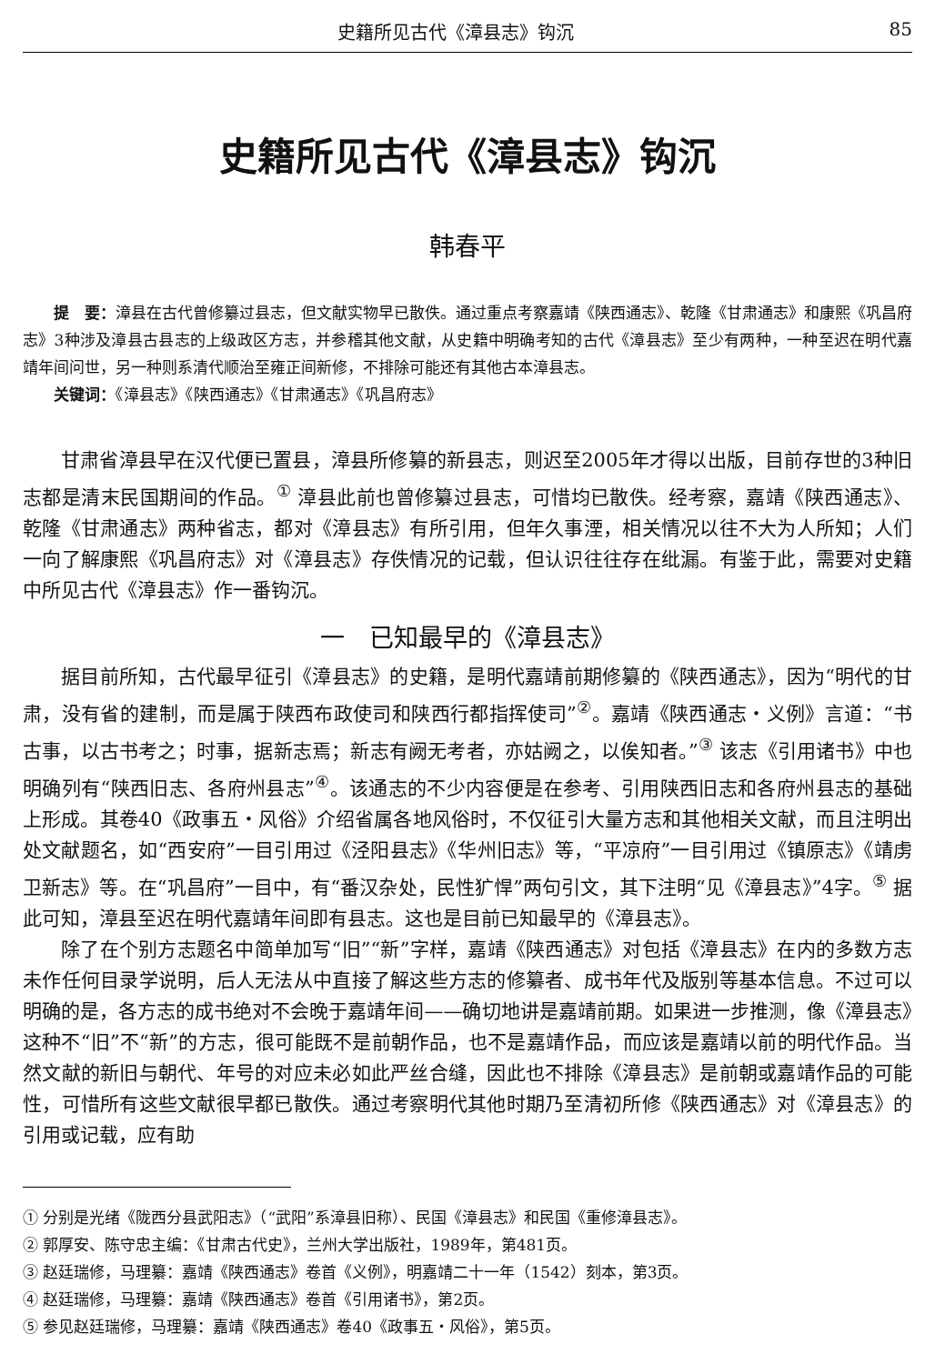史籍所见古代《漳县志》钩沉 85
史籍所见古代《漳县志》钩沉
韩春平
提　要：漳县在古代曾修纂过县志，但文献实物早已散佚。通过重点考察嘉靖《陕西通志》、乾隆《甘肃通志》和康熙《巩昌府志》3种涉及漳县古县志的上级政区方志，并参稽其他文献，从史籍中明确考知的古代《漳县志》至少有两种，一种至迟在明代嘉靖年间问世，另一种则系清代顺治至雍正间新修，不排除可能还有其他古本漳县志。
关键词：《漳县志》《陕西通志》《甘肃通志》《巩昌府志》
甘肃省漳县早在汉代便已置县，漳县所修纂的新县志，则迟至2005年才得以出版，目前存世的3种旧志都是清末民国期间的作品。<sup>①</sup> 漳县此前也曾修纂过县志，可惜均已散佚。经考察，嘉靖《陕西通志》、乾隆《甘肃通志》两种省志，都对《漳县志》有所引用，但年久事湮，相关情况以往不大为人所知；人们一向了解康熙《巩昌府志》对《漳县志》存佚情况的记载，但认识往往存在纰漏。有鉴于此，需要对史籍中所见古代《漳县志》作一番钩沉。
一　已知最早的《漳县志》
据目前所知，古代最早征引《漳县志》的史籍，是明代嘉靖前期修纂的《陕西通志》，因为“明代的甘肃，没有省的建制，而是属于陕西布政使司和陕西行都指挥使司”<sup>②</sup>。嘉靖《陕西通志・义例》言道：“书古事，以古书考之；时事，据新志焉；新志有阙无考者，亦姑阙之，以俟知者。”<sup>③</sup> 该志《引用诸书》中也明确列有“陕西旧志、各府州县志”<sup>④</sup>。该通志的不少内容便是在参考、引用陕西旧志和各府州县志的基础上形成。其卷40《政事五・风俗》介绍省属各地风俗时，不仅征引大量方志和其他相关文献，而且注明出处文献题名，如“西安府”一目引用过《泾阳县志》《华州旧志》等，“平凉府”一目引用过《镇原志》《靖虏卫新志》等。在“巩昌府”一目中，有“番汉杂处，民性犷悍”两句引文，其下注明“见《漳县志》”4字。<sup>⑤</sup> 据此可知，漳县至迟在明代嘉靖年间即有县志。这也是目前已知最早的《漳县志》。
除了在个别方志题名中简单加写“旧”“新”字样，嘉靖《陕西通志》对包括《漳县志》在内的多数方志未作任何目录学说明，后人无法从中直接了解这些方志的修纂者、成书年代及版别等基本信息。不过可以明确的是，各方志的成书绝对不会晚于嘉靖年间——确切地讲是嘉靖前期。如果进一步推测，像《漳县志》这种不“旧”不“新”的方志，很可能既不是前朝作品，也不是嘉靖作品，而应该是嘉靖以前的明代作品。当然文献的新旧与朝代、年号的对应未必如此严丝合缝，因此也不排除《漳县志》是前朝或嘉靖作品的可能性，可惜所有这些文献很早都已散佚。通过考察明代其他时期乃至清初所修《陕西通志》对《漳县志》的引用或记载，应有助
① 分别是光绪《陇西分县武阳志》（“武阳”系漳县旧称）、民国《漳县志》和民国《重修漳县志》。
② 郭厚安、陈守忠主编：《甘肃古代史》，兰州大学出版社，1989年，第481页。
③ 赵廷瑞修，马理纂：嘉靖《陕西通志》卷首《义例》，明嘉靖二十一年（1542）刻本，第3页。
④ 赵廷瑞修，马理纂：嘉靖《陕西通志》卷首《引用诸书》，第2页。
⑤ 参见赵廷瑞修，马理纂：嘉靖《陕西通志》卷40《政事五・风俗》，第5页。